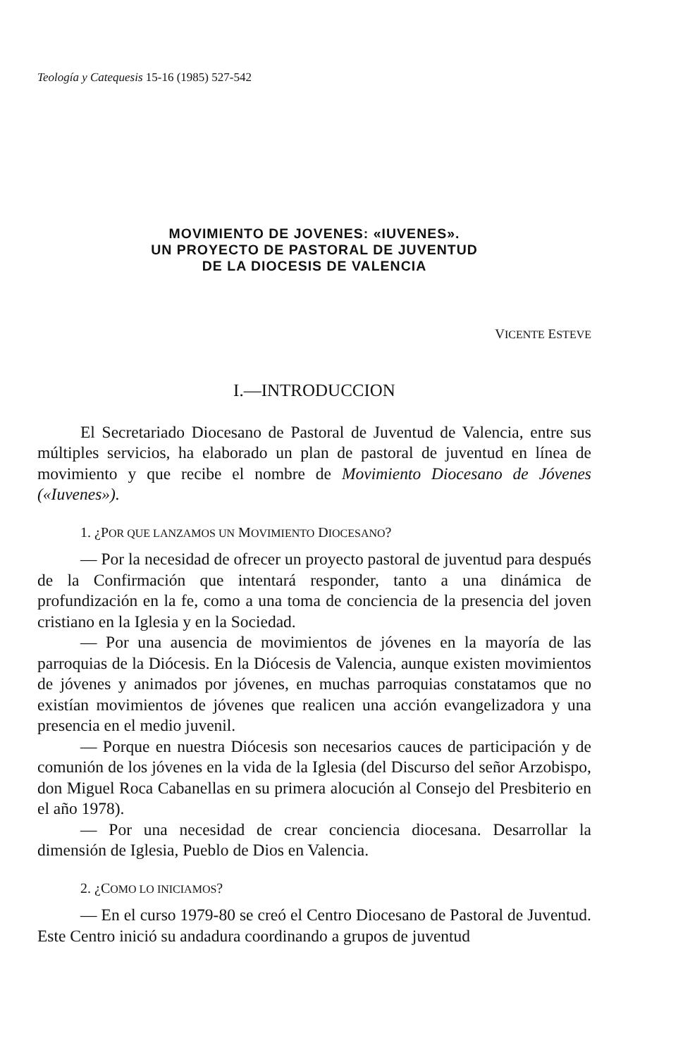Teología y Catequesis 15-16 (1985) 527-542
MOVIMIENTO DE JOVENES: «IUVENES».
UN PROYECTO DE PASTORAL DE JUVENTUD
DE LA DIOCESIS DE VALENCIA
VICENTE ESTEVE
I.—INTRODUCCION
El Secretariado Diocesano de Pastoral de Juventud de Valencia, entre sus múltiples servicios, ha elaborado un plan de pastoral de juventud en línea de movimiento y que recibe el nombre de Movimiento Diocesano de Jóvenes («Iuvenes»).
1. ¿POR QUE LANZAMOS UN MOVIMIENTO DIOCESANO?
— Por la necesidad de ofrecer un proyecto pastoral de juventud para después de la Confirmación que intentará responder, tanto a una dinámica de profundización en la fe, como a una toma de conciencia de la presencia del joven cristiano en la Iglesia y en la Sociedad.
— Por una ausencia de movimientos de jóvenes en la mayoría de las parroquias de la Diócesis. En la Diócesis de Valencia, aunque existen movimientos de jóvenes y animados por jóvenes, en muchas parroquias constatamos que no existían movimientos de jóvenes que realicen una acción evangelizadora y una presencia en el medio juvenil.
— Porque en nuestra Diócesis son necesarios cauces de participación y de comunión de los jóvenes en la vida de la Iglesia (del Discurso del señor Arzobispo, don Miguel Roca Cabanellas en su primera alocución al Consejo del Presbiterio en el año 1978).
— Por una necesidad de crear conciencia diocesana. Desarrollar la dimensión de Iglesia, Pueblo de Dios en Valencia.
2. ¿COMO LO INICIAMOS?
— En el curso 1979-80 se creó el Centro Diocesano de Pastoral de Juventud. Este Centro inició su andadura coordinando a grupos de juventud